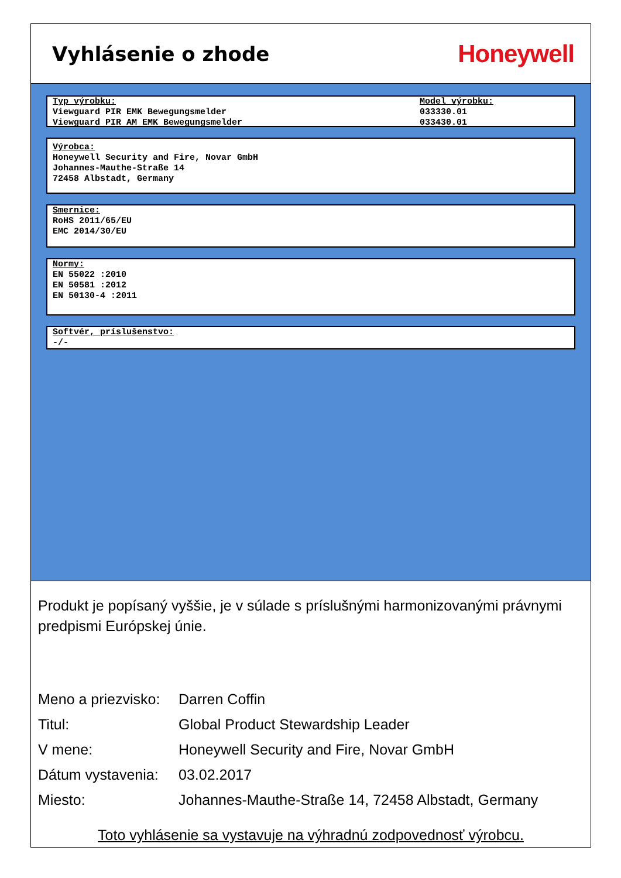Vyhlásenie o zhode
Honeywell
Typ výrobku:
Viewguard PIR EMK Bewegungsmelder
Viewguard PIR AM EMK Bewegungsmelder
Model výrobku:
033330.01
033430.01
Výrobca:
Honeywell Security and Fire, Novar GmbH
Johannes-Mauthe-Straße 14
72458 Albstadt, Germany
Smernice:
RoHS 2011/65/EU
EMC 2014/30/EU
Normy:
EN 55022 :2010
EN 50581 :2012
EN 50130-4 :2011
Softvér, príslušenstvo:
-/-
Produkt je popísaný vyššie, je v súlade s príslušnými harmonizovanými právnymi predpismi Európskej únie.
Meno a priezvisko: Darren Coffin
Titul: Global Product Stewardship Leader
V mene: Honeywell Security and Fire, Novar GmbH
Dátum vystavenia: 03.02.2017
Miesto: Johannes-Mauthe-Straße 14, 72458 Albstadt, Germany
Toto vyhlásenie sa vystavuje na výhradnú zodpovednosť výrobcu.